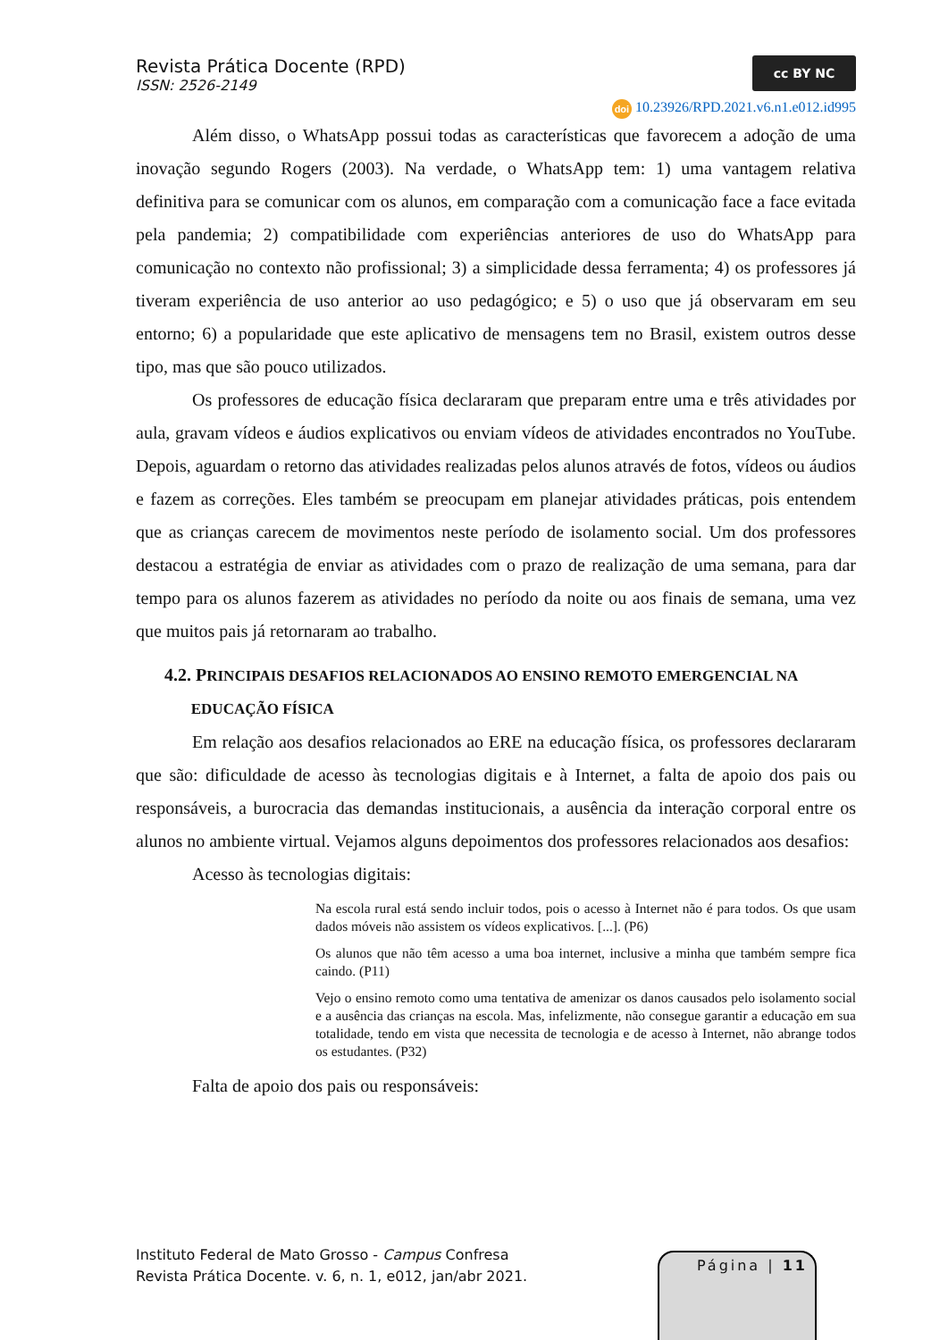Revista Prática Docente (RPD)
ISSN: 2526-2149
cc BY NC
doi 10.23926/RPD.2021.v6.n1.e012.id995
Além disso, o WhatsApp possui todas as características que favorecem a adoção de uma inovação segundo Rogers (2003). Na verdade, o WhatsApp tem: 1) uma vantagem relativa definitiva para se comunicar com os alunos, em comparação com a comunicação face a face evitada pela pandemia; 2) compatibilidade com experiências anteriores de uso do WhatsApp para comunicação no contexto não profissional; 3) a simplicidade dessa ferramenta; 4) os professores já tiveram experiência de uso anterior ao uso pedagógico; e 5) o uso que já observaram em seu entorno; 6) a popularidade que este aplicativo de mensagens tem no Brasil, existem outros desse tipo, mas que são pouco utilizados.
Os professores de educação física declararam que preparam entre uma e três atividades por aula, gravam vídeos e áudios explicativos ou enviam vídeos de atividades encontrados no YouTube. Depois, aguardam o retorno das atividades realizadas pelos alunos através de fotos, vídeos ou áudios e fazem as correções. Eles também se preocupam em planejar atividades práticas, pois entendem que as crianças carecem de movimentos neste período de isolamento social. Um dos professores destacou a estratégia de enviar as atividades com o prazo de realização de uma semana, para dar tempo para os alunos fazerem as atividades no período da noite ou aos finais de semana, uma vez que muitos pais já retornaram ao trabalho.
4.2. PRINCIPAIS DESAFIOS RELACIONADOS AO ENSINO REMOTO EMERGENCIAL NA
EDUCAÇÃO FÍSICA
Em relação aos desafios relacionados ao ERE na educação física, os professores declararam que são: dificuldade de acesso às tecnologias digitais e à Internet, a falta de apoio dos pais ou responsáveis, a burocracia das demandas institucionais, a ausência da interação corporal entre os alunos no ambiente virtual. Vejamos alguns depoimentos dos professores relacionados aos desafios:
Acesso às tecnologias digitais:
Na escola rural está sendo incluir todos, pois o acesso à Internet não é para todos. Os que usam dados móveis não assistem os vídeos explicativos. [...]. (P6)
Os alunos que não têm acesso a uma boa internet, inclusive a minha que também sempre fica caindo. (P11)
Vejo o ensino remoto como uma tentativa de amenizar os danos causados pelo isolamento social e a ausência das crianças na escola. Mas, infelizmente, não consegue garantir a educação em sua totalidade, tendo em vista que necessita de tecnologia e de acesso à Internet, não abrange todos os estudantes. (P32)
Falta de apoio dos pais ou responsáveis:
Instituto Federal de Mato Grosso - Campus Confresa
Revista Prática Docente. v. 6, n. 1, e012, jan/abr 2021.
Página | 11